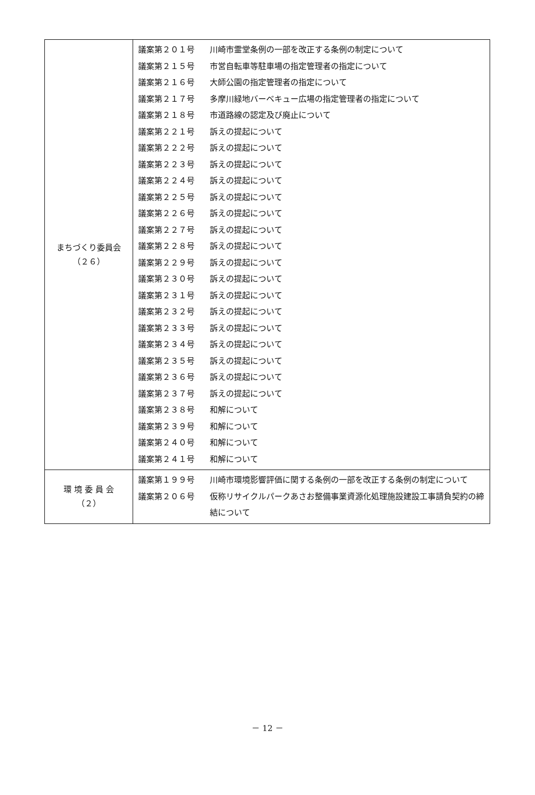| まちづくり委員会 （２６） | 議案第２０１号 川崎市霊堂条例の一部を改正する条例の制定について 議案第２１５号 市営自転車等駐車場の指定管理者の指定について 議案第２１６号 大師公園の指定管理者の指定について 議案第２１７号 多摩川緑地バーベキュー広場の指定管理者の指定について 議案第２１８号 市道路線の認定及び廃止について 議案第２２１号 訴えの提起について 議案第２２２号 訴えの提起について 議案第２２３号 訴えの提起について 議案第２２４号 訴えの提起について 議案第２２５号 訴えの提起について 議案第２２６号 訴えの提起について 議案第２２７号 訴えの提起について 議案第２２８号 訴えの提起について 議案第２２９号 訴えの提起について 議案第２３０号 訴えの提起について 議案第２３１号 訴えの提起について 議案第２３２号 訴えの提起について 議案第２３３号 訴えの提起について 議案第２３４号 訴えの提起について 議案第２３５号 訴えの提起について 議案第２３６号 訴えの提起について 議案第２３７号 訴えの提起について 議案第２３８号 和解について 議案第２３９号 和解について 議案第２４０号 和解について 議案第２４１号 和解について |
| 環 境 委 員 会 （２） | 議案第１９９号 川崎市環境影響評価に関する条例の一部を改正する条例の制定について 議案第２０６号 仮称リサイクルパークあさお整備事業資源化処理施設建設工事請負契約の締結について |
－ 12 －